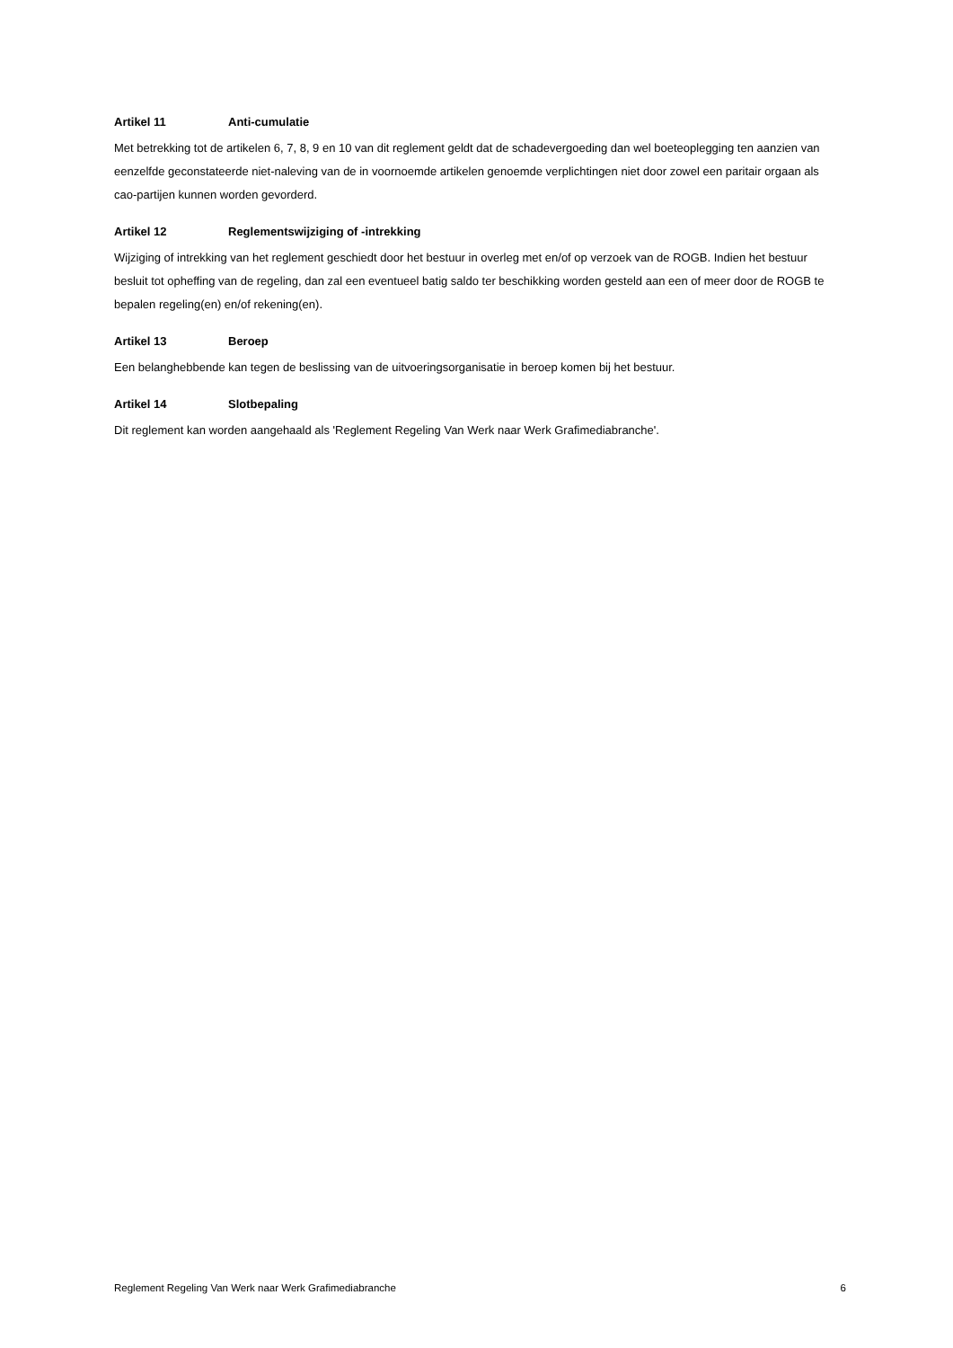Artikel 11 Anti-cumulatie
Met betrekking tot de artikelen 6, 7, 8, 9 en 10 van dit reglement geldt dat de schadevergoeding dan wel boeteoplegging ten aanzien van eenzelfde geconstateerde niet-naleving van de in voornoemde artikelen genoemde verplichtingen niet door zowel een paritair orgaan als cao-partijen kunnen worden gevorderd.
Artikel 12 Reglementswijziging of -intrekking
Wijziging of intrekking van het reglement geschiedt door het bestuur in overleg met en/of op verzoek van de ROGB. Indien het bestuur besluit tot opheffing van de regeling, dan zal een eventueel batig saldo ter beschikking worden gesteld aan een of meer door de ROGB te bepalen regeling(en) en/of rekening(en).
Artikel 13 Beroep
Een belanghebbende kan tegen de beslissing van de uitvoeringsorganisatie in beroep komen bij het bestuur.
Artikel 14 Slotbepaling
Dit reglement kan worden aangehaald als 'Reglement Regeling Van Werk naar Werk Grafimediabranche'.
Reglement Regeling Van Werk naar Werk Grafimediabranche 6